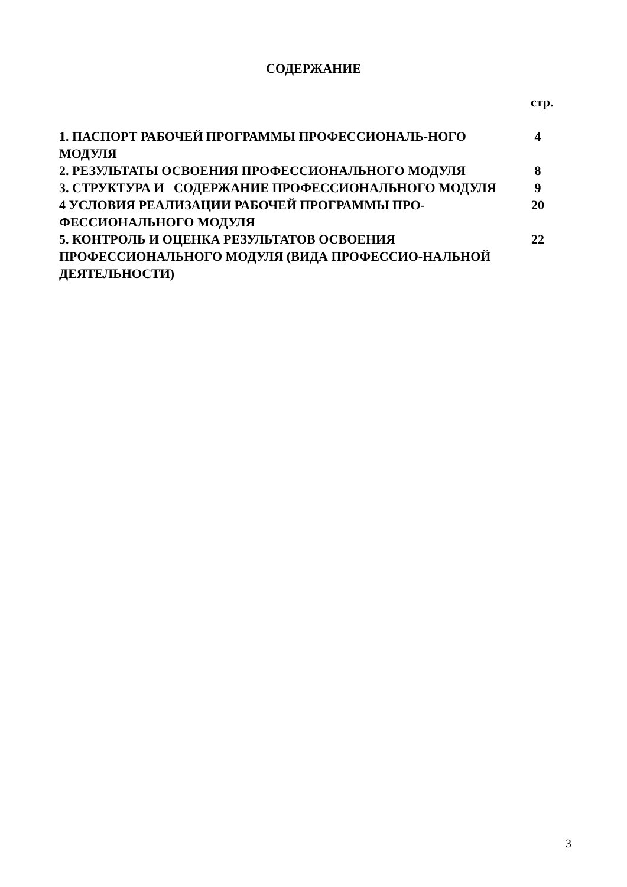СОДЕРЖАНИЕ
стр.
| 1. ПАСПОРТ РАБОЧЕЙ ПРОГРАММЫ ПРОФЕССИОНАЛЬ-НОГО МОДУЛЯ | 4 |
| 2. РЕЗУЛЬТАТЫ ОСВОЕНИЯ ПРОФЕССИОНАЛЬНОГО МОДУЛЯ | 8 |
| 3. СТРУКТУРА И СОДЕРЖАНИЕ ПРОФЕССИОНАЛЬНОГО МОДУЛЯ | 9 |
| 4 УСЛОВИЯ РЕАЛИЗАЦИИ РАБОЧЕЙ ПРОГРАММЫ ПРО-ФЕССИОНАЛЬНОГО МОДУЛЯ | 20 |
| 5. КОНТРОЛЬ И ОЦЕНКА РЕЗУЛЬТАТОВ ОСВОЕНИЯ ПРОФЕССИОНАЛЬНОГО МОДУЛЯ (ВИДА ПРОФЕССИО-НАЛЬНОЙ ДЕЯТЕЛЬНОСТИ) | 22 |
3